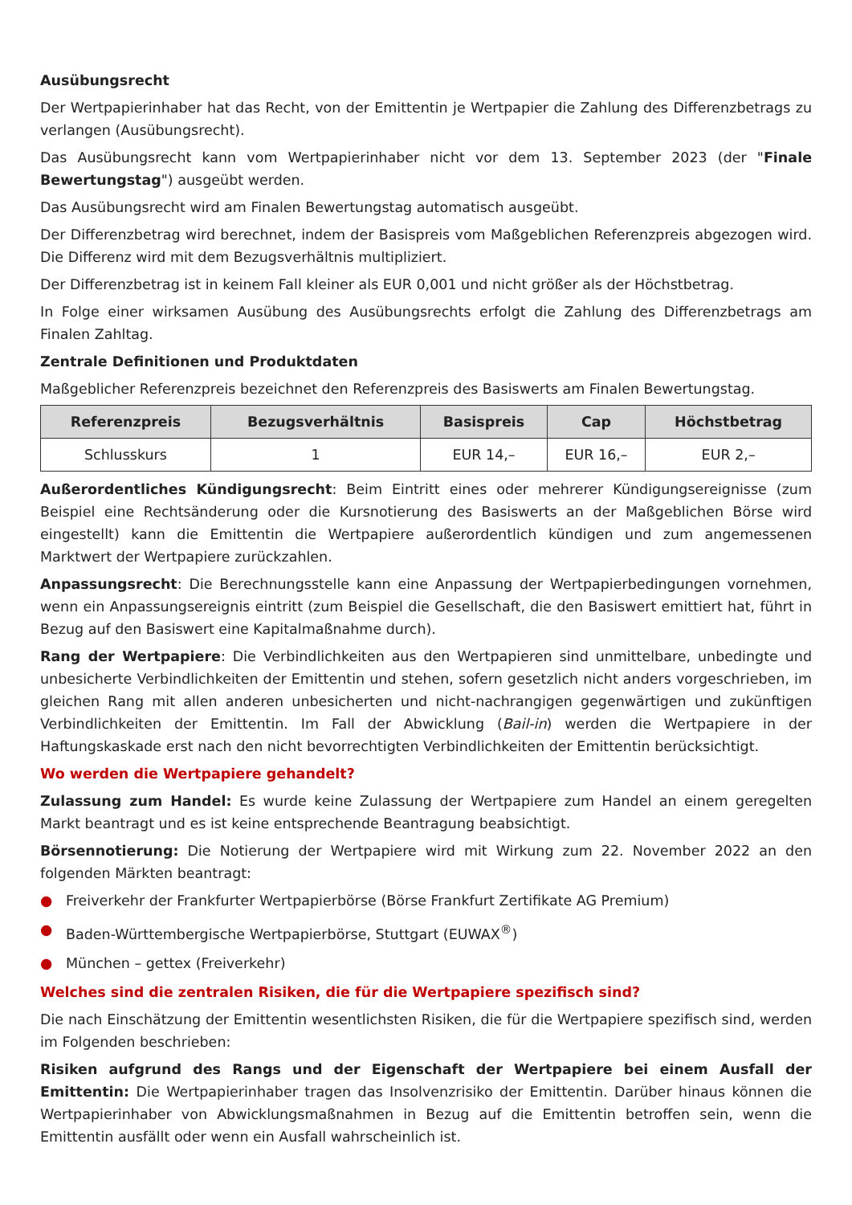Ausübungsrecht
Der Wertpapierinhaber hat das Recht, von der Emittentin je Wertpapier die Zahlung des Differenzbetrags zu verlangen (Ausübungsrecht).
Das Ausübungsrecht kann vom Wertpapierinhaber nicht vor dem 13. September 2023 (der "Finale Bewertungstag") ausgeübt werden.
Das Ausübungsrecht wird am Finalen Bewertungstag automatisch ausgeübt.
Der Differenzbetrag wird berechnet, indem der Basispreis vom Maßgeblichen Referenzpreis abgezogen wird. Die Differenz wird mit dem Bezugsverhältnis multipliziert.
Der Differenzbetrag ist in keinem Fall kleiner als EUR 0,001 und nicht größer als der Höchstbetrag.
In Folge einer wirksamen Ausübung des Ausübungsrechts erfolgt die Zahlung des Differenzbetrags am Finalen Zahltag.
Zentrale Definitionen und Produktdaten
Maßgeblicher Referenzpreis bezeichnet den Referenzpreis des Basiswerts am Finalen Bewertungstag.
| Referenzpreis | Bezugsverhältnis | Basispreis | Cap | Höchstbetrag |
| --- | --- | --- | --- | --- |
| Schlusskurs | 1 | EUR 14,– | EUR 16,– | EUR 2,– |
Außerordentliches Kündigungsrecht: Beim Eintritt eines oder mehrerer Kündigungsereignisse (zum Beispiel eine Rechtsänderung oder die Kursnotierung des Basiswerts an der Maßgeblichen Börse wird eingestellt) kann die Emittentin die Wertpapiere außerordentlich kündigen und zum angemessenen Marktwert der Wertpapiere zurückzahlen.
Anpassungsrecht: Die Berechnungsstelle kann eine Anpassung der Wertpapierbedingungen vornehmen, wenn ein Anpassungsereignis eintritt (zum Beispiel die Gesellschaft, die den Basiswert emittiert hat, führt in Bezug auf den Basiswert eine Kapitalmaßnahme durch).
Rang der Wertpapiere: Die Verbindlichkeiten aus den Wertpapieren sind unmittelbare, unbedingte und unbesicherte Verbindlichkeiten der Emittentin und stehen, sofern gesetzlich nicht anders vorgeschrieben, im gleichen Rang mit allen anderen unbesicherten und nicht-nachrangigen gegenwärtigen und zukünftigen Verbindlichkeiten der Emittentin. Im Fall der Abwicklung (Bail-in) werden die Wertpapiere in der Haftungskaskade erst nach den nicht bevorrechtigten Verbindlichkeiten der Emittentin berücksichtigt.
Wo werden die Wertpapiere gehandelt?
Zulassung zum Handel: Es wurde keine Zulassung der Wertpapiere zum Handel an einem geregelten Markt beantragt und es ist keine entsprechende Beantragung beabsichtigt.
Börsennotierung: Die Notierung der Wertpapiere wird mit Wirkung zum 22. November 2022 an den folgenden Märkten beantragt:
● Freiverkehr der Frankfurter Wertpapierbörse (Börse Frankfurt Zertifikate AG Premium)
● Baden-Württembergische Wertpapierbörse, Stuttgart (EUWAX<sup>®</sup>)
● München – gettex (Freiverkehr)
Welches sind die zentralen Risiken, die für die Wertpapiere spezifisch sind?
Die nach Einschätzung der Emittentin wesentlichsten Risiken, die für die Wertpapiere spezifisch sind, werden im Folgenden beschrieben:
Risiken aufgrund des Rangs und der Eigenschaft der Wertpapiere bei einem Ausfall der Emittentin: Die Wertpapierinhaber tragen das Insolvenzrisiko der Emittentin. Darüber hinaus können die Wertpapierinhaber von Abwicklungsmaßnahmen in Bezug auf die Emittentin betroffen sein, wenn die Emittentin ausfällt oder wenn ein Ausfall wahrscheinlich ist.